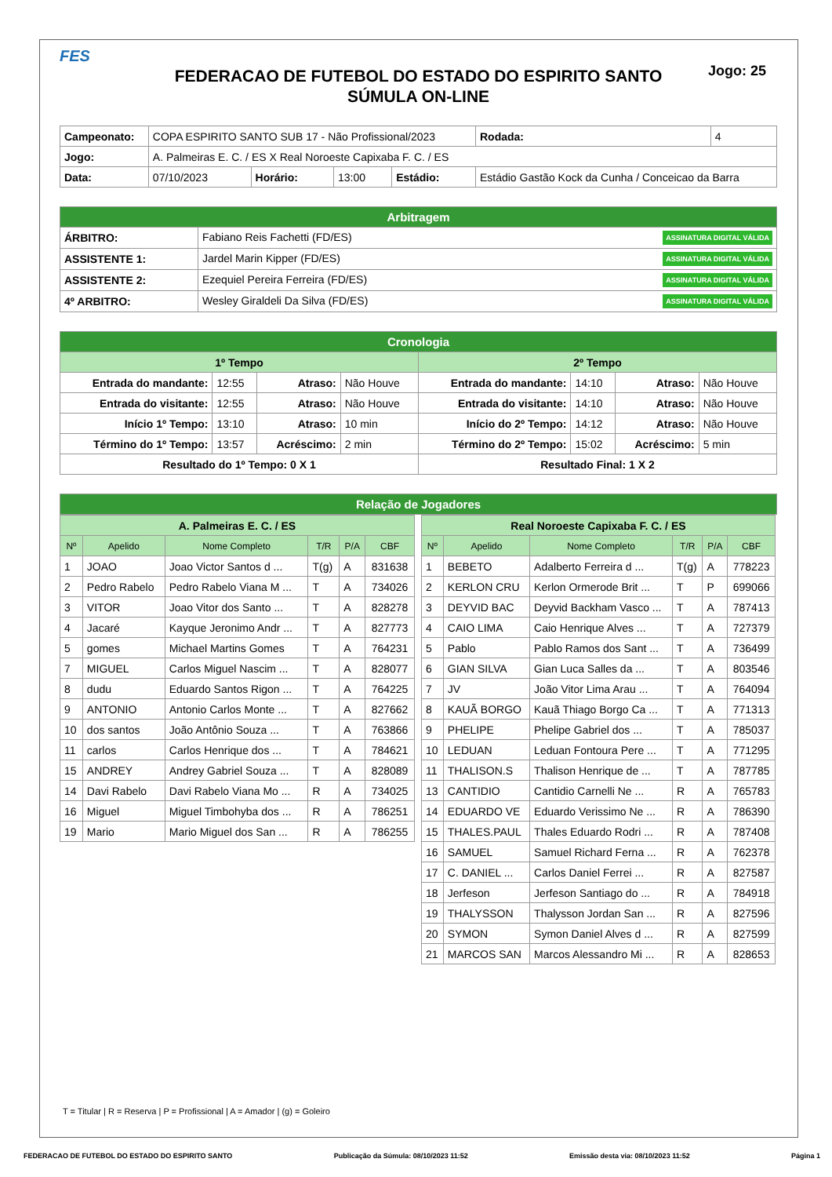FES
Jogo: 25
FEDERACAO DE FUTEBOL DO ESTADO DO ESPIRITO SANTO
SÚMULA ON-LINE
| Campeonato: | COPA ESPIRITO SANTO SUB 17 - Não Profissional/2023 | | | | | Rodada: | 4 |
| Jogo: | A. Palmeiras E. C. / ES X Real Noroeste Capixaba F. C. / ES | | | | | | |
| Data: | 07/10/2023 | Horário: | 13:00 | Estádio: | Estádio Gastão Kock da Cunha / Conceicao da Barra | | |
| Arbitragem | |
| ÁRBITRO: | Fabiano Reis Fachetti (FD/ES) ASSINATURA DIGITAL VÁLIDA |
| ASSISTENTE 1: | Jardel Marin Kipper (FD/ES) ASSINATURA DIGITAL VÁLIDA |
| ASSISTENTE 2: | Ezequiel Pereira Ferreira (FD/ES) ASSINATURA DIGITAL VÁLIDA |
| 4º ARBITRO: | Wesley Giraldeli Da Silva (FD/ES) ASSINATURA DIGITAL VÁLIDA |
| Cronologia | | | | | | | |
| 1º Tempo | | | | 2º Tempo | | | |
| Entrada do mandante: | 12:55 | Atraso: | Não Houve | Entrada do mandante: | 14:10 | Atraso: | Não Houve |
| Entrada do visitante: | 12:55 | Atraso: | Não Houve | Entrada do visitante: | 14:10 | Atraso: | Não Houve |
| Início 1º Tempo: | 13:10 | Atraso: | 10 min | Início do 2º Tempo: | 14:12 | Atraso: | Não Houve |
| Término do 1º Tempo: | 13:57 | Acréscimo: | 2 min | Término do 2º Tempo: | 15:02 | Acréscimo: | 5 min |
| Resultado do 1º Tempo: 0 X 1 | | | | Resultado Final: 1 X 2 | | | |
| Relação de Jogadores |
| A. Palmeiras E. C. / ES | | | | | |
| Nº | Apelido | Nome Completo | T/R | P/A | CBF |
| 1 | JOAO | Joao Victor Santos d ... | T(g) | A | 831638 |
| 2 | Pedro Rabelo | Pedro Rabelo Viana M ... | T | A | 734026 |
| 3 | VITOR | Joao Vitor dos Santo ... | T | A | 828278 |
| 4 | Jacaré | Kayque Jeronimo Andr ... | T | A | 827773 |
| 5 | gomes | Michael Martins Gomes | T | A | 764231 |
| 7 | MIGUEL | Carlos Miguel Nascim ... | T | A | 828077 |
| 8 | dudu | Eduardo Santos Rigon ... | T | A | 764225 |
| 9 | ANTONIO | Antonio Carlos Monte ... | T | A | 827662 |
| 10 | dos santos | João Antônio Souza ... | T | A | 763866 |
| 11 | carlos | Carlos Henrique dos ... | T | A | 784621 |
| 15 | ANDREY | Andrey Gabriel Souza ... | T | A | 828089 |
| 14 | Davi Rabelo | Davi Rabelo Viana Mo ... | R | A | 734025 |
| 16 | Miguel | Miguel Timbohyba dos ... | R | A | 786251 |
| 19 | Mario | Mario Miguel dos San ... | R | A | 786255 |
| Real Noroeste Capixaba F. C. / ES | | | | | |
| Nº | Apelido | Nome Completo | T/R | P/A | CBF |
| 1 | BEBETO | Adalberto Ferreira d ... | T(g) | A | 778223 |
| 2 | KERLON CRU | Kerlon Ormerode Brit ... | T | P | 699066 |
| 3 | DEYVID BAC | Deyvid Backham Vasco ... | T | A | 787413 |
| 4 | CAIO LIMA | Caio Henrique Alves ... | T | A | 727379 |
| 5 | Pablo | Pablo Ramos dos Sant ... | T | A | 736499 |
| 6 | GIAN SILVA | Gian Luca Salles da ... | T | A | 803546 |
| 7 | JV | João Vitor Lima Arau ... | T | A | 764094 |
| 8 | KAUÃ BORGO | Kauã Thiago Borgo Ca ... | T | A | 771313 |
| 9 | PHELIPE | Phelipe Gabriel dos ... | T | A | 785037 |
| 10 | LEDUAN | Leduan Fontoura Pere ... | T | A | 771295 |
| 11 | THALISON.S | Thalison Henrique de ... | T | A | 787785 |
| 13 | CANTIDIO | Cantidio Carnelli Ne ... | R | A | 765783 |
| 14 | EDUARDO VE | Eduardo Verissimo Ne ... | R | A | 786390 |
| 15 | THALES.PAUL | Thales Eduardo Rodri ... | R | A | 787408 |
| 16 | SAMUEL | Samuel Richard Ferna ... | R | A | 762378 |
| 17 | C. DANIEL ... | Carlos Daniel Ferrei ... | R | A | 827587 |
| 18 | Jerfeson | Jerfeson Santiago do ... | R | A | 784918 |
| 19 | THALYSSON | Thalysson Jordan San ... | R | A | 827596 |
| 20 | SYMON | Symon Daniel Alves d ... | R | A | 827599 |
| 21 | MARCOS SAN | Marcos Alessandro Mi ... | R | A | 828653 |
T = Titular | R = Reserva | P = Profissional | A = Amador | (g) = Goleiro
FEDERACAO DE FUTEBOL DO ESTADO DO ESPIRITO SANTO Publicação da Súmula: 08/10/2023 11:52 Emissão desta via: 08/10/2023 11:52 Página 1